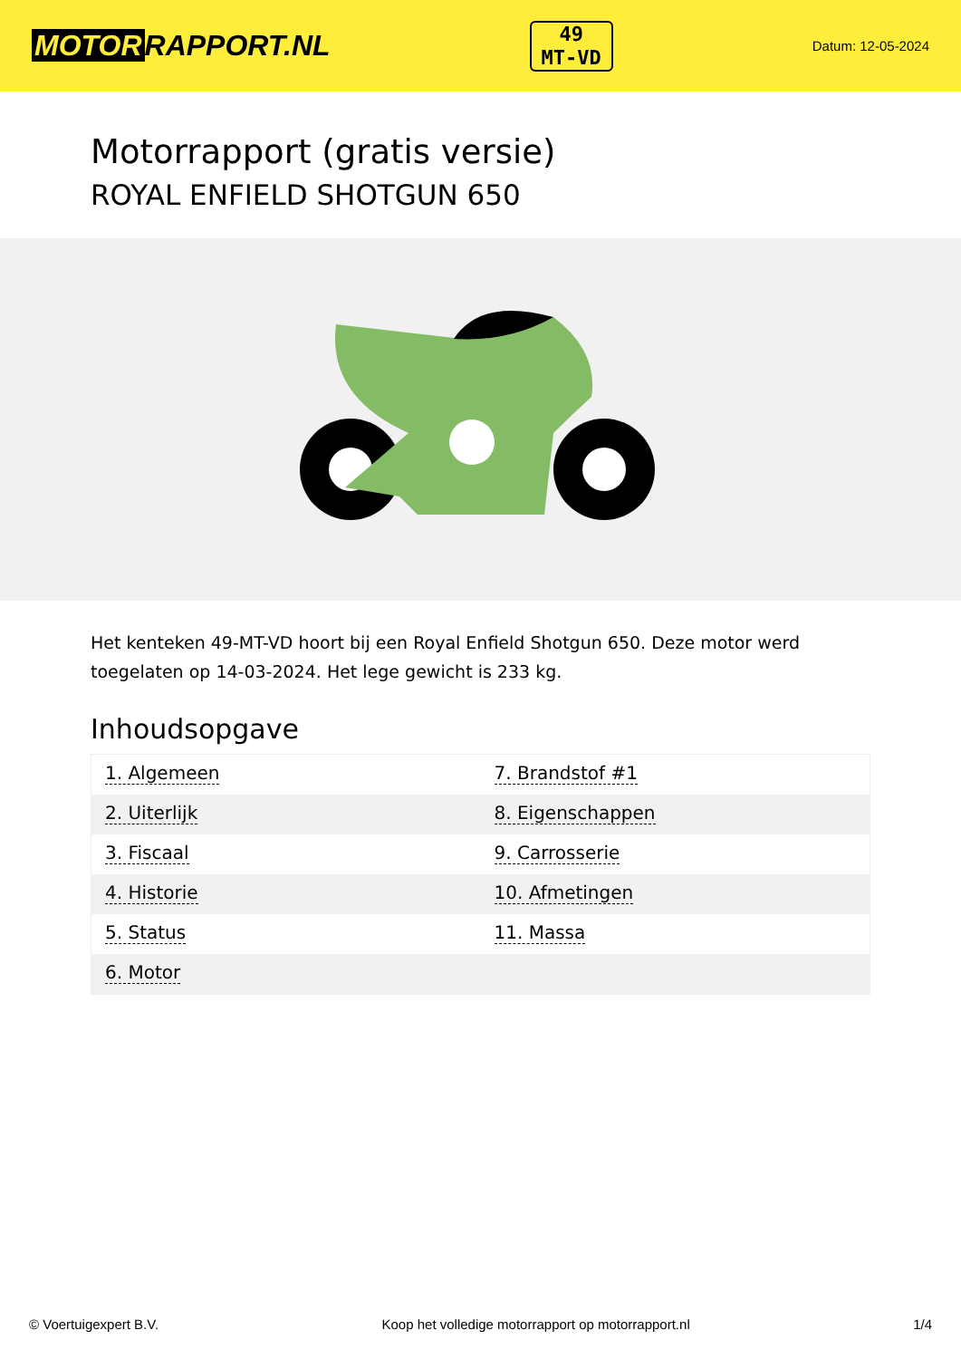MOTOR RAPPORT.NL
49
MT-VD
Datum: 12-05-2024
Motorrapport (gratis versie)
ROYAL ENFIELD SHOTGUN 650
Het kenteken 49-MT-VD hoort bij een Royal Enfield Shotgun 650. Deze motor werd toegelaten op 14-03-2024. Het lege gewicht is 233 kg.
Inhoudsopgave
| 1. Algemeen | 7. Brandstof #1 |
| 2. Uiterlijk | 8. Eigenschappen |
| 3. Fiscaal | 9. Carrosserie |
| 4. Historie | 10. Afmetingen |
| 5. Status | 11. Massa |
| 6. Motor | |
© Voertuigexpert B.V. Koop het volledige motorrapport op motorrapport.nl 1/4